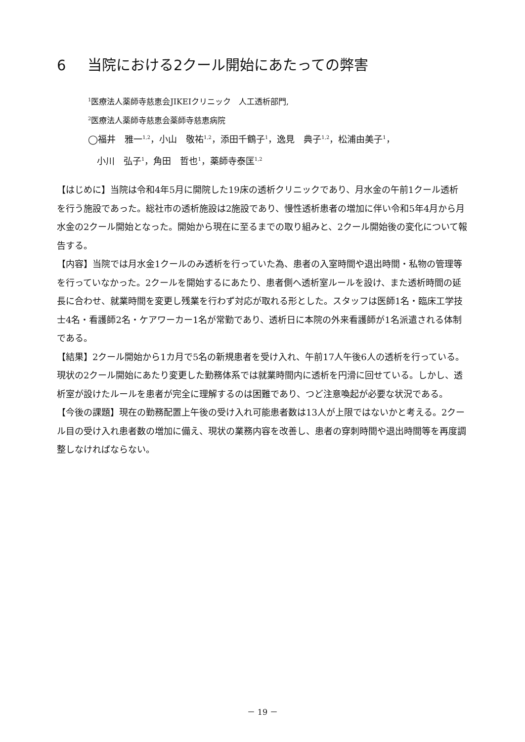6 当院における2クール開始にあたっての弊害
<sup>1</sup> 医療法人薬師寺慈恵会JIKEIクリニック　人工透析部門,
<sup>2</sup> 医療法人薬師寺慈恵会薬師寺慈恵病院
◯福井　雅一<sup>1,2</sup>，小山　敬祐<sup>1,2</sup>，添田千鶴子<sup>1</sup>，逸見　典子<sup>1,2</sup>，松浦由美子<sup>1</sup>，
　小川　弘子<sup>1</sup>，角田　哲也<sup>1</sup>，薬師寺泰匡<sup>1,2</sup>
【はじめに】当院は令和4年5月に開院した19床の透析クリニックであり、月水金の午前1クール透析を行う施設であった。総社市の透析施設は2施設であり、慢性透析患者の増加に伴い令和5年4月から月水金の2クール開始となった。開始から現在に至るまでの取り組みと、2クール開始後の変化について報告する。
【内容】当院では月水金1クールのみ透析を行っていた為、患者の入室時間や退出時間・私物の管理等を行っていなかった。2クールを開始するにあたり、患者側へ透析室ルールを設け、また透析時間の延長に合わせ、就業時間を変更し残業を行わず対応が取れる形とした。スタッフは医師1名・臨床工学技士4名・看護師2名・ケアワーカー1名が常勤であり、透析日に本院の外来看護師が1名派遣される体制である。
【結果】2クール開始から1カ月で5名の新規患者を受け入れ、午前17人午後6人の透析を行っている。現状の2クール開始にあたり変更した勤務体系では就業時間内に透析を円滑に回せている。しかし、透析室が設けたルールを患者が完全に理解するのは困難であり、つど注意喚起が必要な状況である。
【今後の課題】現在の勤務配置上午後の受け入れ可能患者数は13人が上限ではないかと考える。2クール目の受け入れ患者数の増加に備え、現状の業務内容を改善し、患者の穿刺時間や退出時間等を再度調整しなければならない。
－ 19 －